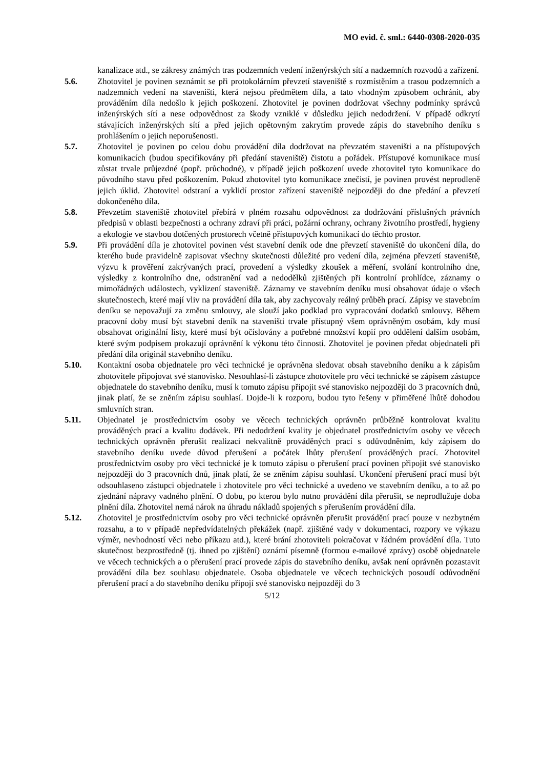MO evid. č. sml.: 6440-0308-2020-035
kanalizace atd., se zákresy známých tras podzemních vedení inženýrských sítí a nadzemních rozvodů a zařízení.
5.6. Zhotovitel je povinen seznámit se při protokolárním převzetí staveniště s rozmístěním a trasou podzemních a nadzemních vedení na staveništi, která nejsou předmětem díla, a tato vhodným způsobem ochránit, aby prováděním díla nedošlo k jejich poškození. Zhotovitel je povinen dodržovat všechny podmínky správců inženýrských sítí a nese odpovědnost za škody vzniklé v důsledku jejich nedodržení. V případě odkrytí stávajících inženýrských sítí a před jejich opětovným zakrytím provede zápis do stavebního deníku s prohlášením o jejich neporušenosti.
5.7. Zhotovitel je povinen po celou dobu provádění díla dodržovat na převzatém staveništi a na přístupových komunikacích (budou specifikovány při předání staveniště) čistotu a pořádek. Přístupové komunikace musí zůstat trvale průjezdné (popř. průchodné), v případě jejich poškození uvede zhotovitel tyto komunikace do původního stavu před poškozením. Pokud zhotovitel tyto komunikace znečistí, je povinen provést neprodleně jejich úklid. Zhotovitel odstraní a vyklidí prostor zařízení staveniště nejpozději do dne předání a převzetí dokončeného díla.
5.8. Převzetím staveniště zhotovitel přebírá v plném rozsahu odpovědnost za dodržování příslušných právních předpisů v oblasti bezpečnosti a ochrany zdraví při práci, požární ochrany, ochrany životního prostředí, hygieny a ekologie ve stavbou dotčených prostorech včetně přístupových komunikací do těchto prostor.
5.9. Při provádění díla je zhotovitel povinen vést stavební deník ode dne převzetí staveniště do ukončení díla, do kterého bude pravidelně zapisovat všechny skutečnosti důležité pro vedení díla, zejména převzetí staveniště, výzvu k prověření zakrývaných prací, provedení a výsledky zkoušek a měření, svolání kontrolního dne, výsledky z kontrolního dne, odstranění vad a nedodělků zjištěných při kontrolní prohlídce, záznamy o mimořádných událostech, vyklizení staveniště. Záznamy ve stavebním deníku musí obsahovat údaje o všech skutečnostech, které mají vliv na provádění díla tak, aby zachycovaly reálný průběh prací. Zápisy ve stavebním deníku se nepovažují za změnu smlouvy, ale slouží jako podklad pro vypracování dodatků smlouvy. Během pracovní doby musí být stavební deník na staveništi trvale přístupný všem oprávněným osobám, kdy musí obsahovat originální listy, které musí být očíslovány a potřebné množství kopií pro oddělení dalším osobám, které svým podpisem prokazují oprávnění k výkonu této činnosti. Zhotovitel je povinen předat objednateli při předání díla originál stavebního deníku.
5.10. Kontaktní osoba objednatele pro věci technické je oprávněna sledovat obsah stavebního deníku a k zápisům zhotovitele připojovat své stanovisko. Nesouhlasí-li zástupce zhotovitele pro věci technické se zápisem zástupce objednatele do stavebního deníku, musí k tomuto zápisu připojit své stanovisko nejpozději do 3 pracovních dnů, jinak platí, že se zněním zápisu souhlasí. Dojde-li k rozporu, budou tyto řešeny v přiměřené lhůtě dohodou smluvních stran.
5.11. Objednatel je prostřednictvím osoby ve věcech technických oprávněn průběžně kontrolovat kvalitu prováděných prací a kvalitu dodávek. Při nedodržení kvality je objednatel prostřednictvím osoby ve věcech technických oprávněn přerušit realizaci nekvalitně prováděných prací s odůvodněním, kdy zápisem do stavebního deníku uvede důvod přerušení a počátek lhůty přerušení prováděných prací. Zhotovitel prostřednictvím osoby pro věci technické je k tomuto zápisu o přerušení prací povinen připojit své stanovisko nejpozději do 3 pracovních dnů, jinak platí, že se zněním zápisu souhlasí. Ukončení přerušení prací musí být odsouhlaseno zástupci objednatele i zhotovitele pro věci technické a uvedeno ve stavebním deníku, a to až po zjednání nápravy vadného plnění. O dobu, po kterou bylo nutno provádění díla přerušit, se neprodlužuje doba plnění díla. Zhotovitel nemá nárok na úhradu nákladů spojených s přerušením provádění díla.
5.12. Zhotovitel je prostřednictvím osoby pro věci technické oprávněn přerušit provádění prací pouze v nezbytném rozsahu, a to v případě nepředvídatelných překážek (např. zjištěné vady v dokumentaci, rozpory ve výkazu výměr, nevhodností věci nebo příkazu atd.), které brání zhotoviteli pokračovat v řádném provádění díla. Tuto skutečnost bezprostředně (tj. ihned po zjištění) oznámí písemně (formou e-mailové zprávy) osobě objednatele ve věcech technických a o přerušení prací provede zápis do stavebního deníku, avšak není oprávněn pozastavit provádění díla bez souhlasu objednatele. Osoba objednatele ve věcech technických posoudí odůvodnění přerušení prací a do stavebního deníku připojí své stanovisko nejpozději do 3
5/12